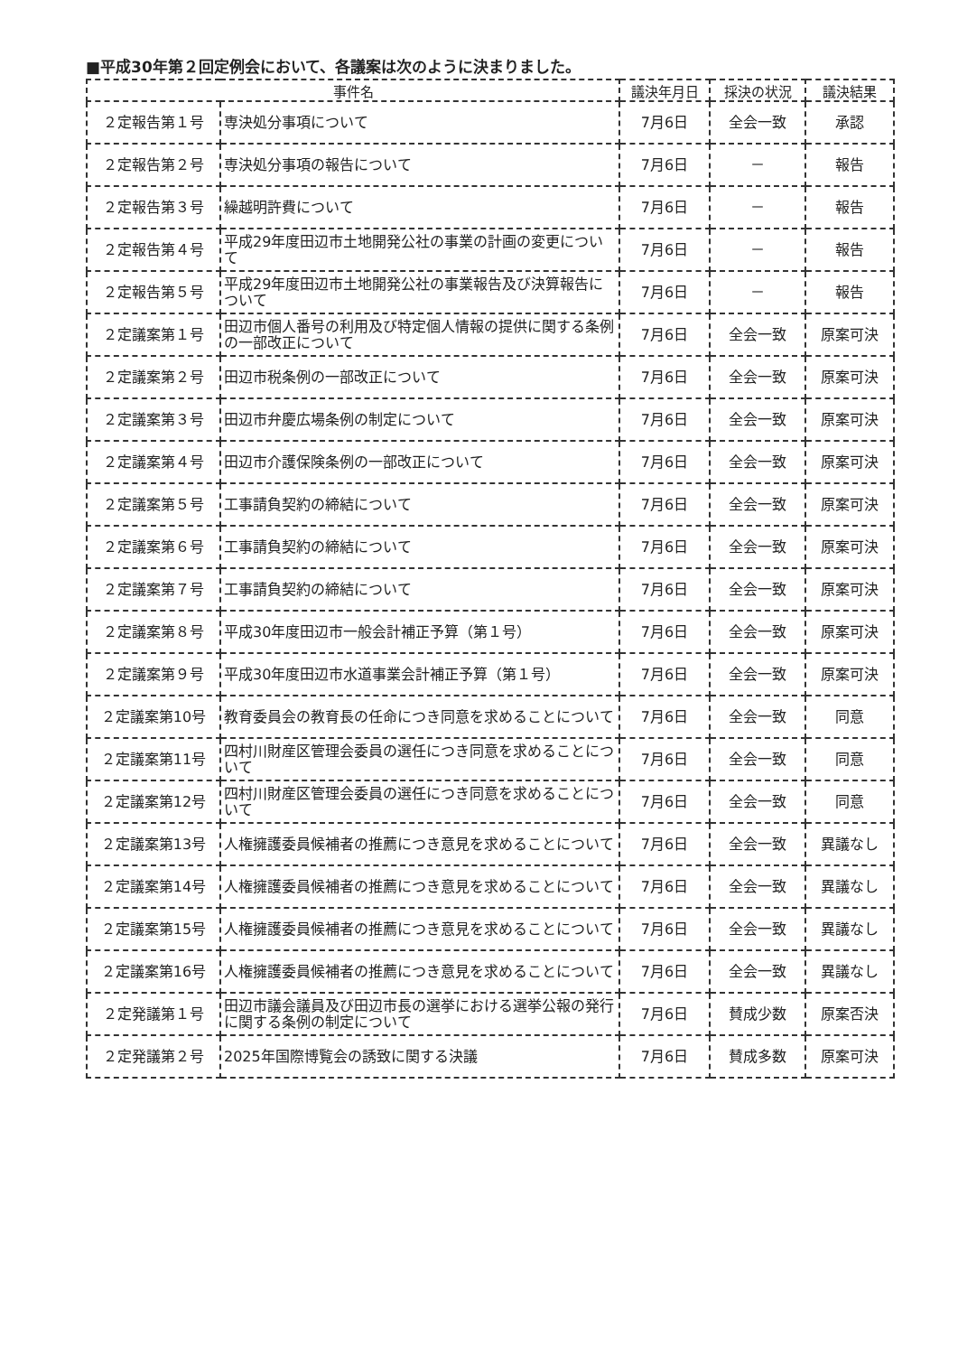■平成30年第２回定例会において、各議案は次のように決まりました。
| 事件名 | | 議決年月日 | 採決の状況 | 議決結果 |
| --- | --- | --- | --- | --- |
| ２定報告第１号 | 専決処分事項について | 7月6日 | 全会一致 | 承認 |
| ２定報告第２号 | 専決処分事項の報告について | 7月6日 | － | 報告 |
| ２定報告第３号 | 繰越明許費について | 7月6日 | － | 報告 |
| ２定報告第４号 | 平成29年度田辺市土地開発公社の事業の計画の変更について | 7月6日 | － | 報告 |
| ２定報告第５号 | 平成29年度田辺市土地開発公社の事業報告及び決算報告について | 7月6日 | － | 報告 |
| ２定議案第１号 | 田辺市個人番号の利用及び特定個人情報の提供に関する条例の一部改正について | 7月6日 | 全会一致 | 原案可決 |
| ２定議案第２号 | 田辺市税条例の一部改正について | 7月6日 | 全会一致 | 原案可決 |
| ２定議案第３号 | 田辺市弁慶広場条例の制定について | 7月6日 | 全会一致 | 原案可決 |
| ２定議案第４号 | 田辺市介護保険条例の一部改正について | 7月6日 | 全会一致 | 原案可決 |
| ２定議案第５号 | 工事請負契約の締結について | 7月6日 | 全会一致 | 原案可決 |
| ２定議案第６号 | 工事請負契約の締結について | 7月6日 | 全会一致 | 原案可決 |
| ２定議案第７号 | 工事請負契約の締結について | 7月6日 | 全会一致 | 原案可決 |
| ２定議案第８号 | 平成30年度田辺市一般会計補正予算（第１号） | 7月6日 | 全会一致 | 原案可決 |
| ２定議案第９号 | 平成30年度田辺市水道事業会計補正予算（第１号） | 7月6日 | 全会一致 | 原案可決 |
| ２定議案第10号 | 教育委員会の教育長の任命につき同意を求めることについて | 7月6日 | 全会一致 | 同意 |
| ２定議案第11号 | 四村川財産区管理会委員の選任につき同意を求めることについて | 7月6日 | 全会一致 | 同意 |
| ２定議案第12号 | 四村川財産区管理会委員の選任につき同意を求めることについて | 7月6日 | 全会一致 | 同意 |
| ２定議案第13号 | 人権擁護委員候補者の推薦につき意見を求めることについて | 7月6日 | 全会一致 | 異議なし |
| ２定議案第14号 | 人権擁護委員候補者の推薦につき意見を求めることについて | 7月6日 | 全会一致 | 異議なし |
| ２定議案第15号 | 人権擁護委員候補者の推薦につき意見を求めることについて | 7月6日 | 全会一致 | 異議なし |
| ２定議案第16号 | 人権擁護委員候補者の推薦につき意見を求めることについて | 7月6日 | 全会一致 | 異議なし |
| ２定発議第１号 | 田辺市議会議員及び田辺市長の選挙における選挙公報の発行に関する条例の制定について | 7月6日 | 賛成少数 | 原案否決 |
| ２定発議第２号 | 2025年国際博覧会の誘致に関する決議 | 7月6日 | 賛成多数 | 原案可決 |